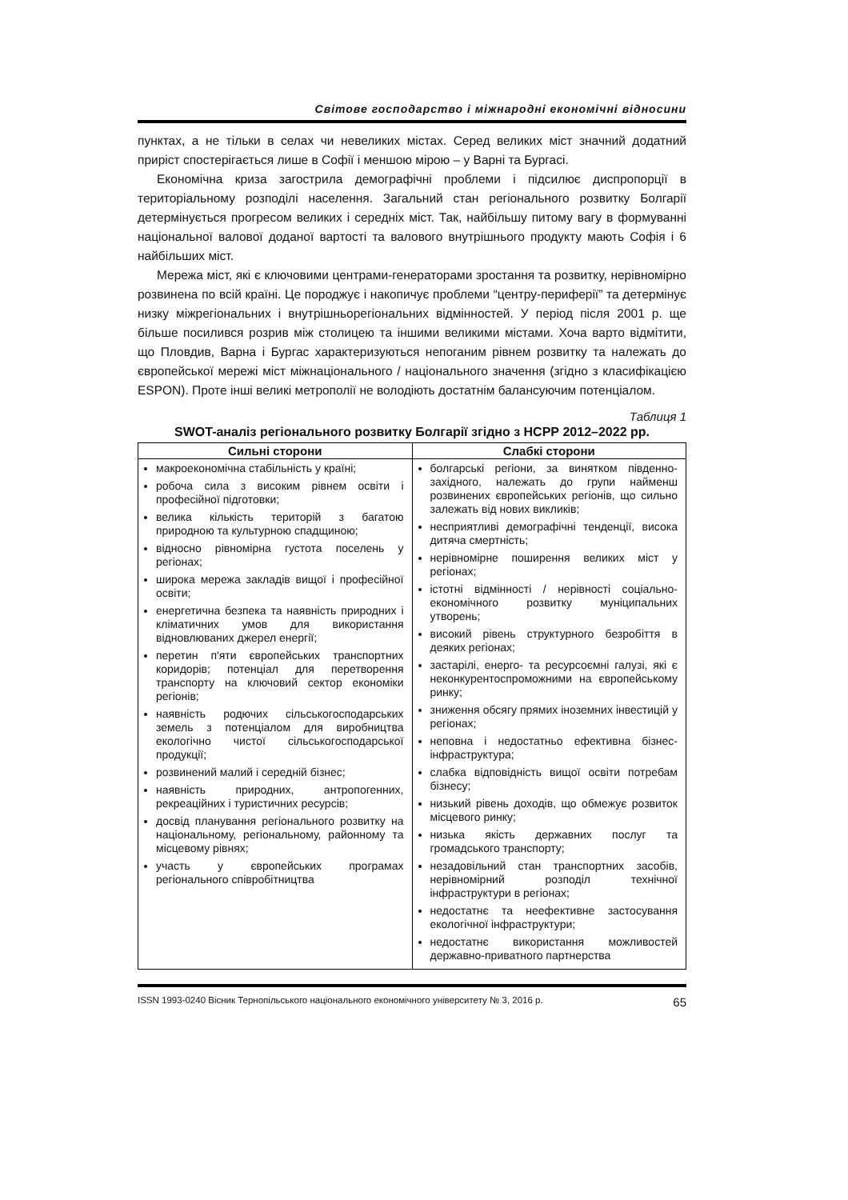Світове господарство і міжнародні економічні відносини
пунктах, а не тільки в селах чи невеликих містах. Серед великих міст значний додатний приріст спостерігається лише в Софії і меншою мірою – у Варні та Бургасі.
Економічна криза загострила демографічні проблеми і підсилює диспропорції в територіальному розподілі населення. Загальний стан регіонального розвитку Болгарії детермінується прогресом великих і середніх міст. Так, найбільшу питому вагу в формуванні національної валової доданої вартості та валового внутрішнього продукту мають Софія і 6 найбільших міст.
Мережа міст, які є ключовими центрами-генераторами зростання та розвитку, нерівномірно розвинена по всій країні. Це породжує і накопичує проблеми “центру-периферії” та детермінує низку міжрегіональних і внутрішньорегіональних відмінностей. У період після 2001 р. ще більше посилився розрив між столицею та іншими великими містами. Хоча варто відмітити, що Пловдив, Варна і Бургас характеризуються непоганим рівнем розвитку та належать до європейської мережі міст міжнаціонального / національного значення (згідно з класифікацією ESPON). Проте інші великі метрополії не володіють достатнім балансуючим потенціалом.
Таблиця 1
SWOT-аналіз регіонального розвитку Болгарії згідно з НСРР 2012–2022 рр.
| Сильні сторони | Слабкі сторони |
| --- | --- |
| макроекономічна стабільність у країні; робоча сила з високим рівнем освіти і професійної підготовки; велика кількість територій з багатою природною та культурною спадщиною; відносно рівномірна густота поселень у регіонах; широка мережа закладів вищої і професійної освіти; енергетична безпека та наявність природних і кліматичних умов для використання відновлюваних джерел енергії; перетин п'яти європейських транспортних коридорів; потенціал для перетворення транспорту на ключовий сектор економіки регіонів; наявність родючих сільськогосподарських земель з потенціалом для виробництва екологічно чистої сільськогосподарської продукції; розвинений малий і середній бізнес; наявність природних, антропогенних, рекреаційних і туристичних ресурсів; досвід планування регіонального розвитку на національному, регіональному, районному та місцевому рівнях; участь у європейських програмах регіонального співробітництва | болгарські регіони, за винятком південно-західного, належать до групи найменш розвинених європейських регіонів, що сильно залежать від нових викликів; несприятливі демографічні тенденції, висока дитяча смертність; нерівномірне поширення великих міст у регіонах; істотні відмінності / нерівності соціально-економічного розвитку муніципальних утворень; високий рівень структурного безробіття в деяких регіонах; застарілі, енерго- та ресурсоємні галузі, які є неконкурентоспроможними на європейському ринку; зниження обсягу прямих іноземних інвестицій у регіонах; неповна і недостатньо ефективна бізнес-інфраструктура; слабка відповідність вищої освіти потребам бізнесу; низький рівень доходів, що обмежує розвиток місцевого ринку; низька якість державних послуг та громадського транспорту; незадовільний стан транспортних засобів, нерівномірний розподіл технічної інфраструктури в регіонах; недостатнє та неефективне застосування екологічної інфраструктури; недостатнє використання можливостей державно-приватного партнерства |
ISSN 1993-0240 Вісник Тернопільського національного економічного університету № 3, 2016 р. 65